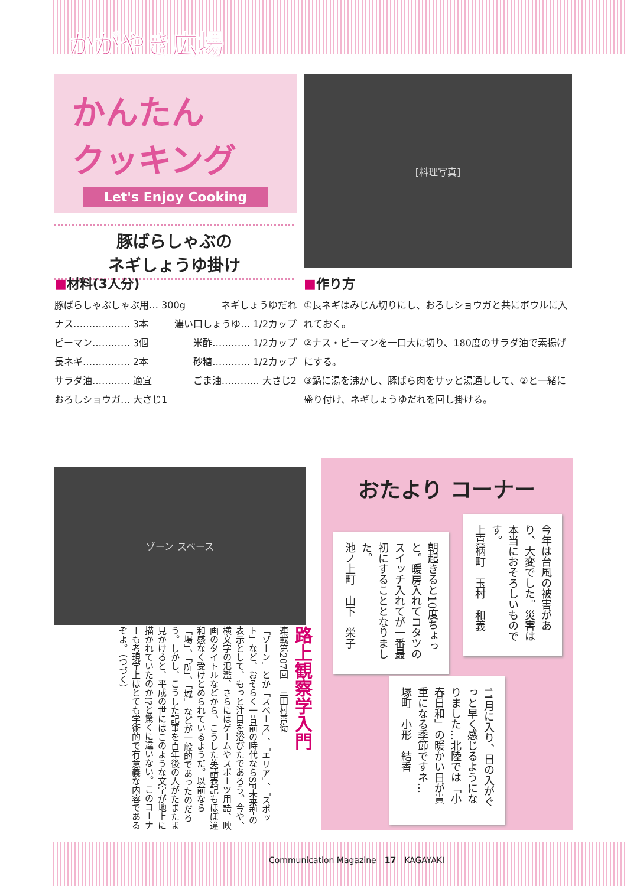かがやき広場
かんたん
クッキング
Let's Enjoy Cooking
[料理写真]
豚ばらしゃぶの
ネギしょうゆ掛け
■材料(3人分)
豚ばらしゃぶしゃぶ用… 300g ネギしょうゆだれ
ナス……………… 3本 濃い口しょうゆ… 1/2カップ
ピーマン………… 3個 米酢………… 1/2カップ
長ネギ…………… 2本 砂糖………… 1/2カップ
サラダ油………… 適宜 ごま油………… 大さじ2
おろしショウガ… 大さじ1
■作り方
①長ネギはみじん切りにし、おろしショウガと共にボウルに入れておく。
②ナス・ピーマンを一口大に切り、180度のサラダ油で素揚げにする。
③鍋に湯を沸かし、豚ばら肉をサッと湯通しして、②と一緒に盛り付け、ネギしょうゆだれを回し掛ける。
ゾーン スペース
路上観察学入門
連載第207回　三田村善衛
「ゾーン」とか「スペース」、「エリア」、「スポット」など、おそらく一昔前の時代ならSF未来型の表示として、もっと注目を浴びたであろう。今や、横文字の氾濫、さらにはゲームやスポーツ用語、映画のタイトルなどから、こうした英語表記もほぼ違和感なく受けとめられているようだ。以前なら「場」、「所」、「域」などが一般的であったのだろう。しかし、こうした記事を百年後の人がたまたま見かけると、平成の世にはこのような文字が地上に描かれていたのか!?と驚くに違いない。このコーナーも考現学上はとても学術的で有意義な内容であるぞよ。（つづく）
おたより コーナー
今年は台風の被害があり、大変でした。災害は本当におそろしいものです。
上真柄町　玉村　和義
朝起きると10度ちょっと。暖房入れてコタツのスイッチ入れてが一番最初にすることとなりました。
池ノ上町　山下　栄子
11月に入り、日の入がぐっと早く感じるようになりました…北陸では「小春日和」の暖かい日が貴重になる季節ですネ…
塚町　小形　結香
Communication Magazine　17　KAGAYAKI